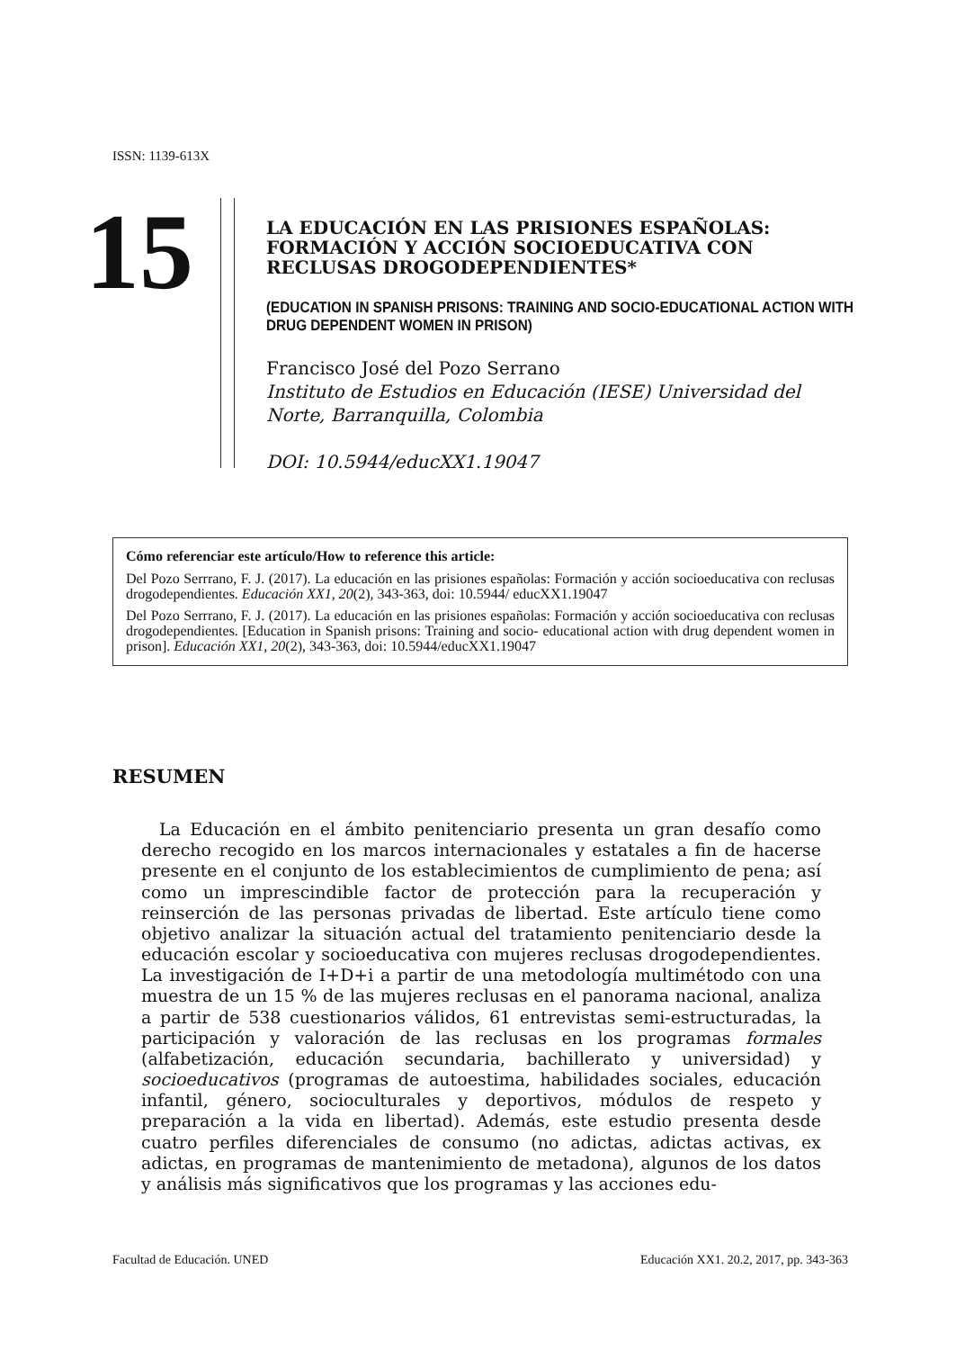ISSN: 1139-613X
15
LA EDUCACIÓN EN LAS PRISIONES ESPAÑOLAS: FORMACIÓN Y ACCIÓN SOCIOEDUCATIVA CON RECLUSAS DROGODEPENDIENTES*
(EDUCATION IN SPANISH PRISONS: TRAINING AND SOCIO-EDUCATIONAL ACTION WITH DRUG DEPENDENT WOMEN IN PRISON)
Francisco José del Pozo Serrano
Instituto de Estudios en Educación (IESE) Universidad del Norte, Barranquilla, Colombia
DOI: 10.5944/educXX1.19047
Cómo referenciar este artículo/How to reference this article:
Del Pozo Serrrano, F. J. (2017). La educación en las prisiones españolas: Formación y acción socioeducativa con reclusas drogodependientes. Educación XX1, 20(2), 343-363, doi: 10.5944/ educXX1.19047
Del Pozo Serrrano, F. J. (2017). La educación en las prisiones españolas: Formación y acción socioeducativa con reclusas drogodependientes. [Education in Spanish prisons: Training and socio- educational action with drug dependent women in prison]. Educación XX1, 20(2), 343-363, doi: 10.5944/educXX1.19047
RESUMEN
La Educación en el ámbito penitenciario presenta un gran desafío como derecho recogido en los marcos internacionales y estatales a fin de hacerse presente en el conjunto de los establecimientos de cumplimiento de pena; así como un imprescindible factor de protección para la recuperación y reinserción de las personas privadas de libertad. Este artículo tiene como objetivo analizar la situación actual del tratamiento penitenciario desde la educación escolar y socioeducativa con mujeres reclusas drogodependientes. La investigación de I+D+i a partir de una metodología multimétodo con una muestra de un 15 % de las mujeres reclusas en el panorama nacional, analiza a partir de 538 cuestionarios válidos, 61 entrevistas semi-estructuradas, la participación y valoración de las reclusas en los programas formales (alfabetización, educación secundaria, bachillerato y universidad) y socioeducativos (programas de autoestima, habilidades sociales, educación infantil, género, socioculturales y deportivos, módulos de respeto y preparación a la vida en libertad). Además, este estudio presenta desde cuatro perfiles diferenciales de consumo (no adictas, adictas activas, ex adictas, en programas de mantenimiento de metadona), algunos de los datos y análisis más significativos que los programas y las acciones edu-
Facultad de Educación. UNED Educación XX1. 20.2, 2017, pp. 343-363